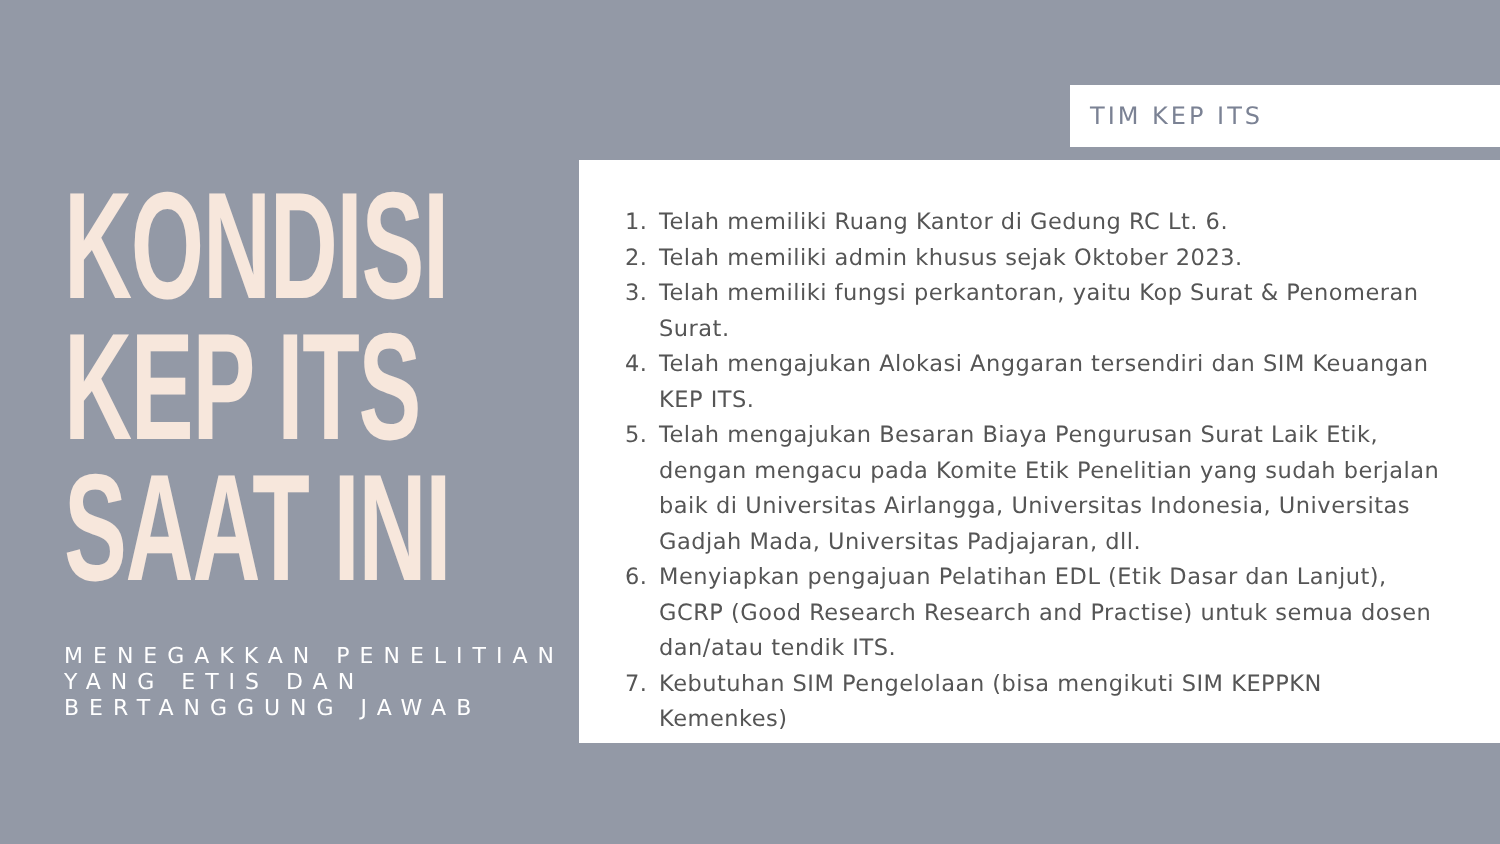TIM KEP ITS
KONDISI
KEP ITS
SAAT INI
MENEGAKKAN PENELITIAN YANG ETIS DAN BERTANGGUNG JAWAB
1. Telah memiliki Ruang Kantor di Gedung RC Lt. 6.
2. Telah memiliki admin khusus sejak Oktober 2023.
3. Telah memiliki fungsi perkantoran, yaitu Kop Surat & Penomeran Surat.
4. Telah mengajukan Alokasi Anggaran tersendiri dan SIM Keuangan KEP ITS.
5. Telah mengajukan Besaran Biaya Pengurusan Surat Laik Etik, dengan mengacu pada Komite Etik Penelitian yang sudah berjalan baik di Universitas Airlangga, Universitas Indonesia, Universitas Gadjah Mada, Universitas Padjajaran, dll.
6. Menyiapkan pengajuan Pelatihan EDL (Etik Dasar dan Lanjut), GCRP (Good Research Research and Practise) untuk semua dosen dan/atau tendik ITS.
7. Kebutuhan SIM Pengelolaan (bisa mengikuti SIM KEPPKN Kemenkes)